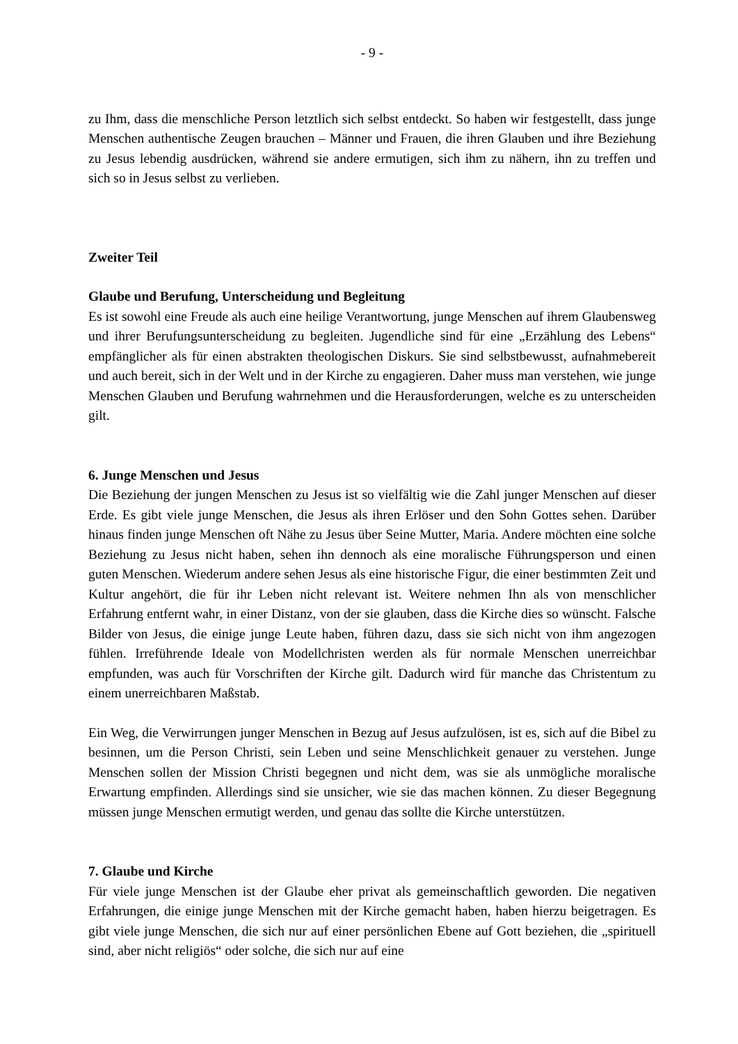- 9 -
zu Ihm, dass die menschliche Person letztlich sich selbst entdeckt. So haben wir festgestellt, dass junge Menschen authentische Zeugen brauchen – Männer und Frauen, die ihren Glauben und ihre Beziehung zu Jesus lebendig ausdrücken, während sie andere ermutigen, sich ihm zu nähern, ihn zu treffen und sich so in Jesus selbst zu verlieben.
Zweiter Teil
Glaube und Berufung, Unterscheidung und Begleitung
Es ist sowohl eine Freude als auch eine heilige Verantwortung, junge Menschen auf ihrem Glaubensweg und ihrer Berufungsunterscheidung zu begleiten. Jugendliche sind für eine „Erzählung des Lebens“ empfänglicher als für einen abstrakten theologischen Diskurs. Sie sind selbstbewusst, aufnahmebereit und auch bereit, sich in der Welt und in der Kirche zu engagieren. Daher muss man verstehen, wie junge Menschen Glauben und Berufung wahrnehmen und die Herausforderungen, welche es zu unterscheiden gilt.
6. Junge Menschen und Jesus
Die Beziehung der jungen Menschen zu Jesus ist so vielfältig wie die Zahl junger Menschen auf dieser Erde. Es gibt viele junge Menschen, die Jesus als ihren Erlöser und den Sohn Gottes sehen. Darüber hinaus finden junge Menschen oft Nähe zu Jesus über Seine Mutter, Maria. Andere möchten eine solche Beziehung zu Jesus nicht haben, sehen ihn dennoch als eine moralische Führungsperson und einen guten Menschen. Wiederum andere sehen Jesus als eine historische Figur, die einer bestimmten Zeit und Kultur angehört, die für ihr Leben nicht relevant ist. Weitere nehmen Ihn als von menschlicher Erfahrung entfernt wahr, in einer Distanz, von der sie glauben, dass die Kirche dies so wünscht. Falsche Bilder von Jesus, die einige junge Leute haben, führen dazu, dass sie sich nicht von ihm angezogen fühlen. Irreführende Ideale von Modellchristen werden als für normale Menschen unerreichbar empfunden, was auch für Vorschriften der Kirche gilt. Dadurch wird für manche das Christentum zu einem unerreichbaren Maßstab.
Ein Weg, die Verwirrungen junger Menschen in Bezug auf Jesus aufzulösen, ist es, sich auf die Bibel zu besinnen, um die Person Christi, sein Leben und seine Menschlichkeit genauer zu verstehen. Junge Menschen sollen der Mission Christi begegnen und nicht dem, was sie als unmögliche moralische Erwartung empfinden. Allerdings sind sie unsicher, wie sie das machen können. Zu dieser Begegnung müssen junge Menschen ermutigt werden, und genau das sollte die Kirche unterstützen.
7. Glaube und Kirche
Für viele junge Menschen ist der Glaube eher privat als gemeinschaftlich geworden. Die negativen Erfahrungen, die einige junge Menschen mit der Kirche gemacht haben, haben hierzu beigetragen. Es gibt viele junge Menschen, die sich nur auf einer persönlichen Ebene auf Gott beziehen, die „spirituell sind, aber nicht religiös“ oder solche, die sich nur auf eine